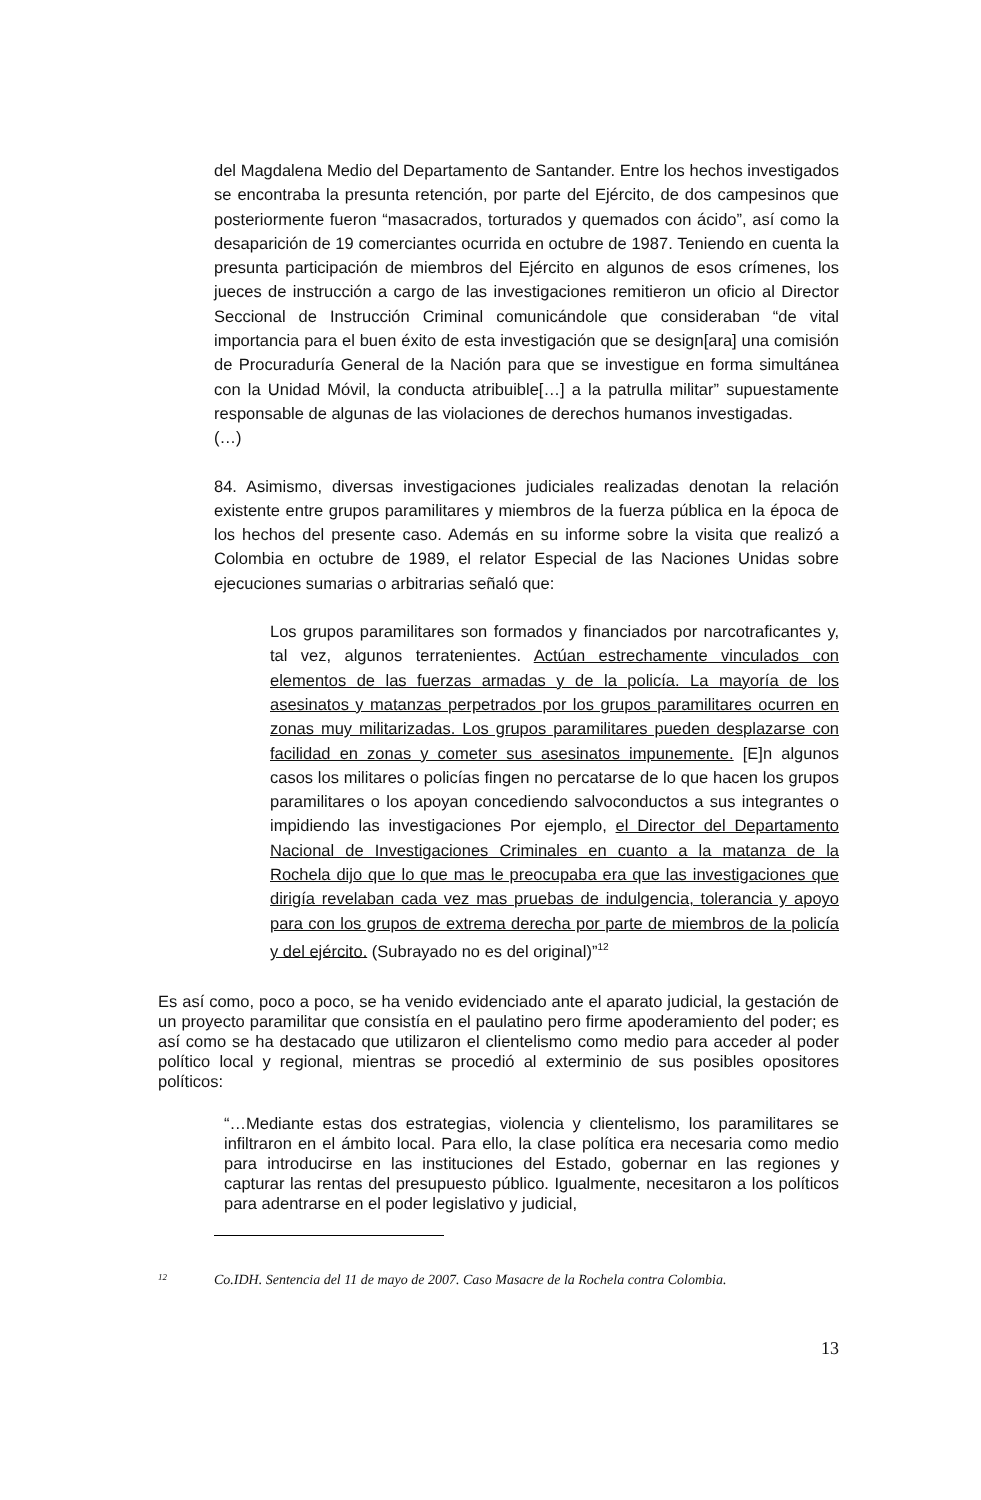del Magdalena Medio del Departamento de Santander. Entre los hechos investigados se encontraba la presunta retención, por parte del Ejército, de dos campesinos que posteriormente fueron “masacrados, torturados y quemados con ácido”, así como la desaparición de 19 comerciantes ocurrida en octubre de 1987. Teniendo en cuenta la presunta participación de miembros del Ejército en algunos de esos crímenes, los jueces de instrucción a cargo de las investigaciones remitieron un oficio al Director Seccional de Instrucción Criminal comunicándole que consideraban “de vital importancia para el buen éxito de esta investigación que se design[ara] una comisión de Procuraduría General de la Nación para que se investigue en forma simultánea con la Unidad Móvil, la conducta atribuible[…] a la patrulla militar” supuestamente responsable de algunas de las violaciones de derechos humanos investigadas.
(…)
84. Asimismo, diversas investigaciones judiciales realizadas denotan la relación existente entre grupos paramilitares y miembros de la fuerza pública en la época de los hechos del presente caso. Además en su informe sobre la visita que realizó a Colombia en octubre de 1989, el relator Especial de las Naciones Unidas sobre ejecuciones sumarias o arbitrarias señaló que:
Los grupos paramilitares son formados y financiados por narcotraficantes y, tal vez, algunos terratenientes. Actúan estrechamente vinculados con elementos de las fuerzas armadas y de la policía. La mayoría de los asesinatos y matanzas perpetrados por los grupos paramilitares ocurren en zonas muy militarizadas. Los grupos paramilitares pueden desplazarse con facilidad en zonas y cometer sus asesinatos impunemente. [E]n algunos casos los militares o policías fingen no percatarse de lo que hacen los grupos paramilitares o los apoyan concediendo salvoconductos a sus integrantes o impidiendo las investigaciones Por ejemplo, el Director del Departamento Nacional de Investigaciones Criminales en cuanto a la matanza de la Rochela dijo que lo que mas le preocupaba era que las investigaciones que dirigía revelaban cada vez mas pruebas de indulgencia, tolerancia y apoyo para con los grupos de extrema derecha por parte de miembros de la policía y del ejército. (Subrayado no es del original)”<sup>12</sup>
Es así como, poco a poco, se ha venido evidenciado ante el aparato judicial, la gestación de un proyecto paramilitar que consistía en el paulatino pero firme apoderamiento del poder; es así como se ha destacado que utilizaron el clientelismo como medio para acceder al poder político local y regional, mientras se procedió al exterminio de sus posibles opositores políticos:
“…Mediante estas dos estrategias, violencia y clientelismo, los paramilitares se infiltraron en el ámbito local. Para ello, la clase política era necesaria como medio para introducirse en las instituciones del Estado, gobernar en las regiones y capturar las rentas del presupuesto público. Igualmente, necesitaron a los políticos para adentrarse en el poder legislativo y judicial,
<sup>12</sup> Co.IDH. Sentencia del 11 de mayo de 2007. Caso Masacre de la Rochela contra Colombia.
13